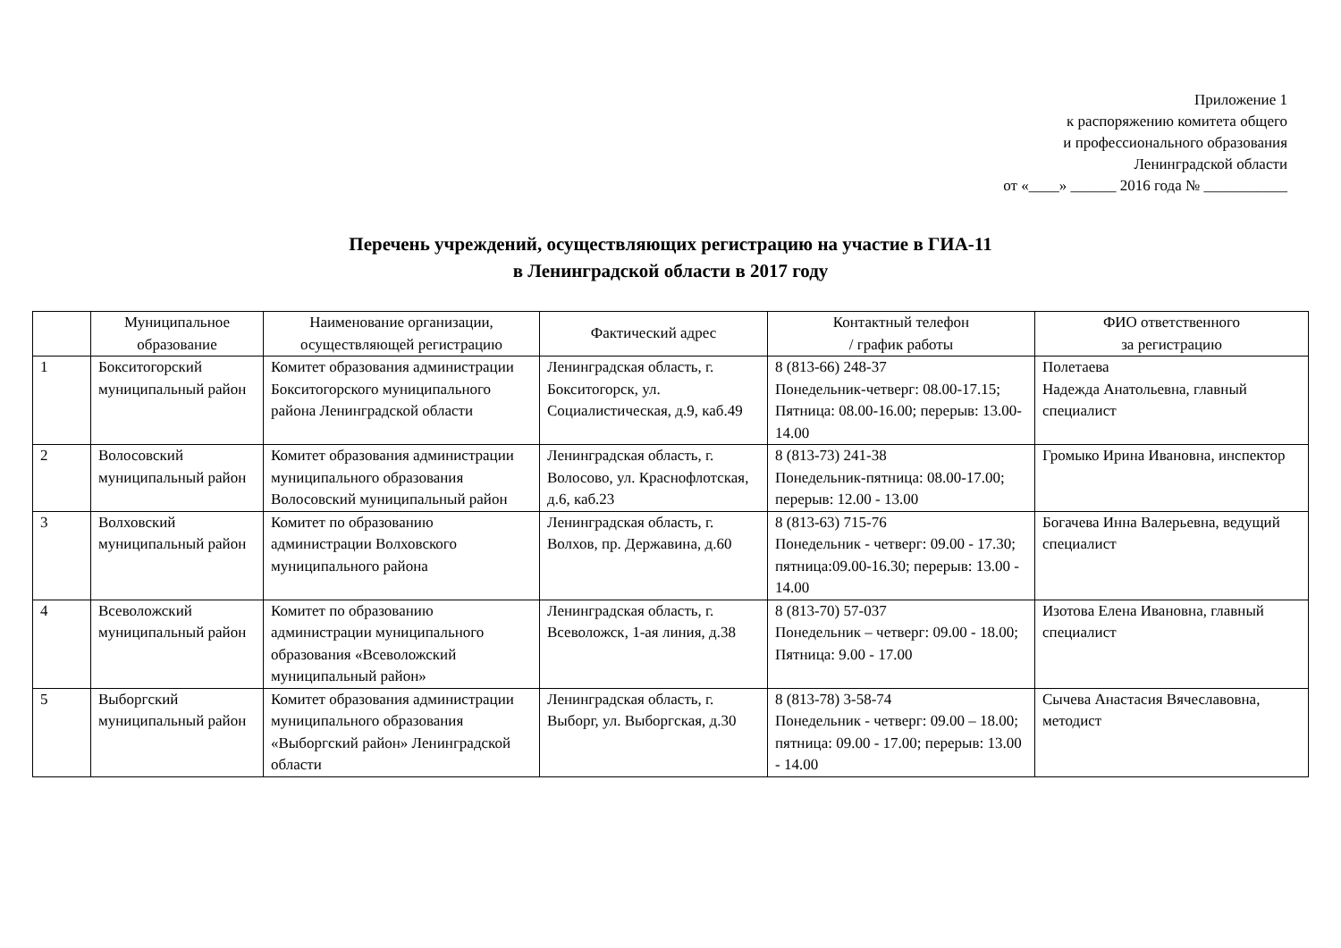Приложение 1
к распоряжению комитета общего
и профессионального образования
Ленинградской области
от «____» ______ 2016 года № ___________
Перечень учреждений, осуществляющих регистрацию на участие в ГИА-11
в Ленинградской области в 2017 году
| | Муниципальное образование | Наименование организации, осуществляющей регистрацию | Фактический адрес | Контактный телефон / график работы | ФИО ответственного за регистрацию |
| --- | --- | --- | --- | --- | --- |
| 1 | Бокситогорский муниципальный район | Комитет образования администрации Бокситогорского муниципального района Ленинградской области | Ленинградская область, г. Бокситогорск, ул. Социалистическая, д.9, каб.49 | 8 (813-66) 248-37 Понедельник-четверг: 08.00-17.15; Пятница: 08.00-16.00; перерыв: 13.00-14.00 | Полетаева Надежда Анатольевна, главный специалист |
| 2 | Волосовский муниципальный район | Комитет образования администрации муниципального образования Волосовский муниципальный район | Ленинградская область, г. Волосово, ул. Краснофлотская, д.6, каб.23 | 8 (813-73) 241-38 Понедельник-пятница: 08.00-17.00; перерыв: 12.00 - 13.00 | Громыко Ирина Ивановна, инспектор |
| 3 | Волховский муниципальный район | Комитет по образованию администрации Волховского муниципального района | Ленинградская область, г. Волхов, пр. Державина, д.60 | 8 (813-63) 715-76 Понедельник - четверг: 09.00 - 17.30; пятница:09.00-16.30; перерыв: 13.00 - 14.00 | Богачева Инна Валерьевна, ведущий специалист |
| 4 | Всеволожский муниципальный район | Комитет по образованию администрации муниципального образования «Всеволожский муниципальный район» | Ленинградская область, г. Всеволожск, 1-ая линия, д.38 | 8 (813-70) 57-037 Понедельник – четверг: 09.00 - 18.00; Пятница: 9.00 - 17.00 | Изотова Елена Ивановна, главный специалист |
| 5 | Выборгский муниципальный район | Комитет образования администрации муниципального образования «Выборгский район» Ленинградской области | Ленинградская область, г. Выборг, ул. Выборгская, д.30 | 8 (813-78) 3-58-74 Понедельник - четверг: 09.00 – 18.00; пятница: 09.00 - 17.00; перерыв: 13.00 - 14.00 | Сычева Анастасия Вячеславовна, методист |